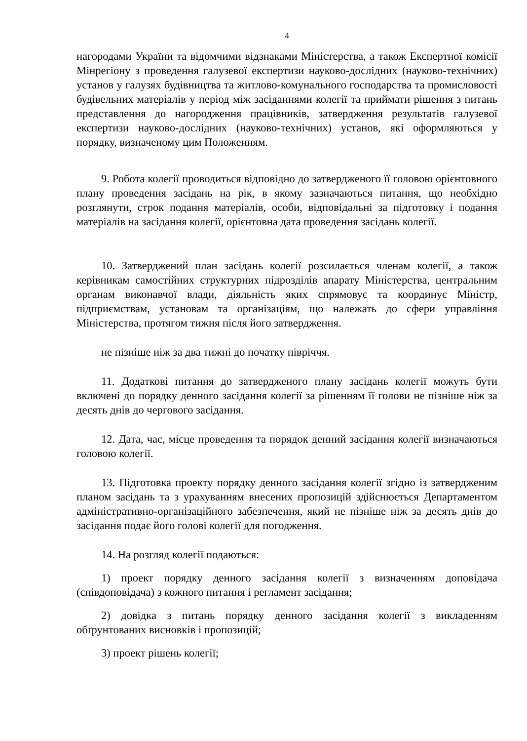4
нагородами України та відомчими відзнаками Міністерства, а також Експертної комісії Мінрегіону з проведення галузевої експертизи науково-дослідних (науково-технічних) установ у галузях будівництва та житлово-комунального господарства та промисловості будівельних матеріалів у період між засіданнями колегії та приймати рішення з питань представлення до нагородження працівників, затвердження результатів галузевої експертизи науково-дослідних (науково-технічних) установ, які оформляються у порядку, визначеному цим Положенням.
9. Робота колегії проводиться відповідно до затвердженого її головою орієнтовного плану проведення засідань на рік, в якому зазначаються питання, що необхідно розглянути, строк подання матеріалів, особи, відповідальні за підготовку і подання матеріалів на засідання колегії, орієнтовна дата проведення засідань колегії.
10. Затверджений план засідань колегії розсилається членам колегії, а також керівникам самостійних структурних підрозділів апарату Міністерства, центральним органам виконавчої влади, діяльність яких спрямовує та координує Міністр, підприємствам, установам та організаціям, що належать до сфери управління Міністерства, протягом тижня після його затвердження.
не пізніше ніж за два тижні до початку півріччя.
11. Додаткові питання до затвердженого плану засідань колегії можуть бути включені до порядку денного засідання колегії за рішенням її голови не пізніше ніж за десять днів до чергового засідання.
12. Дата, час, місце проведення та порядок денний засідання колегії визначаються головою колегії.
13. Підготовка проекту порядку денного засідання колегії згідно із затвердженим планом засідань та з урахуванням внесених пропозицій здійснюється Департаментом адміністративно-організаційного забезпечення, який не пізніше ніж за десять днів до засідання подає його голові колегії для погодження.
14. На розгляд колегії подаються:
1) проект порядку денного засідання колегії з визначенням доповідача (співдоповідача) з кожного питання і регламент засідання;
2) довідка з питань порядку денного засідання колегії з викладенням обґрунтованих висновків і пропозицій;
3) проект рішень колегії;